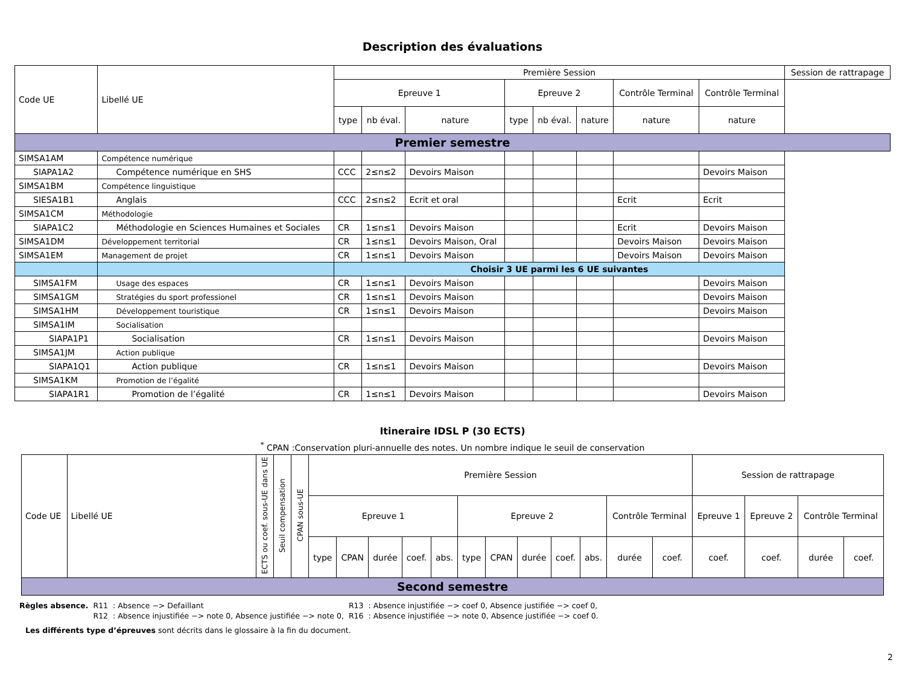Description des évaluations
| Code UE | Libellé UE | Première Session | | | | | | | | Session de rattrapage |
| --- | --- | --- | --- | --- | --- | --- | --- | --- | --- | --- |
| | | Epreuve 1 | | | Epreuve 2 | | | Contrôle Terminal | Contrôle Terminal | |
| | | type | nb éval. | nature | type | nb éval. | nature | nature | nature | |
| Premier semestre | | | | | | | | | | |
| SIMSA1AM | Compétence numérique | | | | | | | | | |
| SIAPA1A2 | Compétence numérique en SHS | CCC | 2≤n≤2 | Devoirs Maison | | | | | Devoirs Maison | |
| SIMSA1BM | Compétence linguistique | | | | | | | | | |
| SIESA1B1 | Anglais | CCC | 2≤n≤2 | Ecrit et oral | | | | Ecrit | Ecrit | |
| SIMSA1CM | Méthodologie | | | | | | | | | |
| SIAPA1C2 | Méthodologie en Sciences Humaines et Sociales | CR | 1≤n≤1 | Devoirs Maison | | | | Ecrit | Devoirs Maison | |
| SIMSA1DM | Développement territorial | CR | 1≤n≤1 | Devoirs Maison, Oral | | | | Devoirs Maison | Devoirs Maison | |
| SIMSA1EM | Management de projet | CR | 1≤n≤1 | Devoirs Maison | | | | Devoirs Maison | Devoirs Maison | |
| | | Choisir 3 UE parmi les 6 UE suivantes | | | | | | | | |
| SIMSA1FM | Usage des espaces | CR | 1≤n≤1 | Devoirs Maison | | | | | Devoirs Maison | |
| SIMSA1GM | Stratégies du sport professionel | CR | 1≤n≤1 | Devoirs Maison | | | | | Devoirs Maison | |
| SIMSA1HM | Développement touristique | CR | 1≤n≤1 | Devoirs Maison | | | | | Devoirs Maison | |
| SIMSA1IM | Socialisation | | | | | | | | | |
| SIAPA1P1 | Socialisation | CR | 1≤n≤1 | Devoirs Maison | | | | | Devoirs Maison | |
| SIMSA1JM | Action publique | | | | | | | | | |
| SIAPA1Q1 | Action publique | CR | 1≤n≤1 | Devoirs Maison | | | | | Devoirs Maison | |
| SIMSA1KM | Promotion de l’égalité | | | | | | | | | |
| SIAPA1R1 | Promotion de l’égalité | CR | 1≤n≤1 | Devoirs Maison | | | | | Devoirs Maison | |
Itineraire IDSL P (30 ECTS)
<sup>*</sup> CPAN :Conservation pluri-annuelle des notes. Un nombre indique le seuil de conservation
| Code UE | Libellé UE | ECTS ou coef. sous-UE dans UE | Seuil compensation | CPAN sous-UE | Première Session | | | | | | | | | | | | Session de rattrapage | | | |
| --- | --- | --- | --- | --- | --- | --- | --- | --- | --- | --- | --- | --- | --- | --- | --- | --- | --- | --- | --- | --- |
| | | | | | Epreuve 1 | | | | | Epreuve 2 | | | | | Contrôle Terminal | | Epreuve 1 | Epreuve 2 | Contrôle Terminal | |
| | | | | | type | CPAN | durée | coef. | abs. | type | CPAN | durée | coef. | abs. | durée | coef. | coef. | coef. | durée | coef. |
| Second semestre | | | | | | | | | | | | | | | | | | | | |
| Règles absence. | R11 | : Absence −> Defaillant | R13 | : Absence injustifiée −> coef 0, Absence justifiée −> coef 0, |
| | R12 | : Absence injustifiée −> note 0, Absence justifiée −> note 0, | R16 | : Absence injustifiée −> note 0, Absence justifiée −> coef 0. |
Les différents type d’épreuves sont décrits dans le glossaire à la fin du document.
2